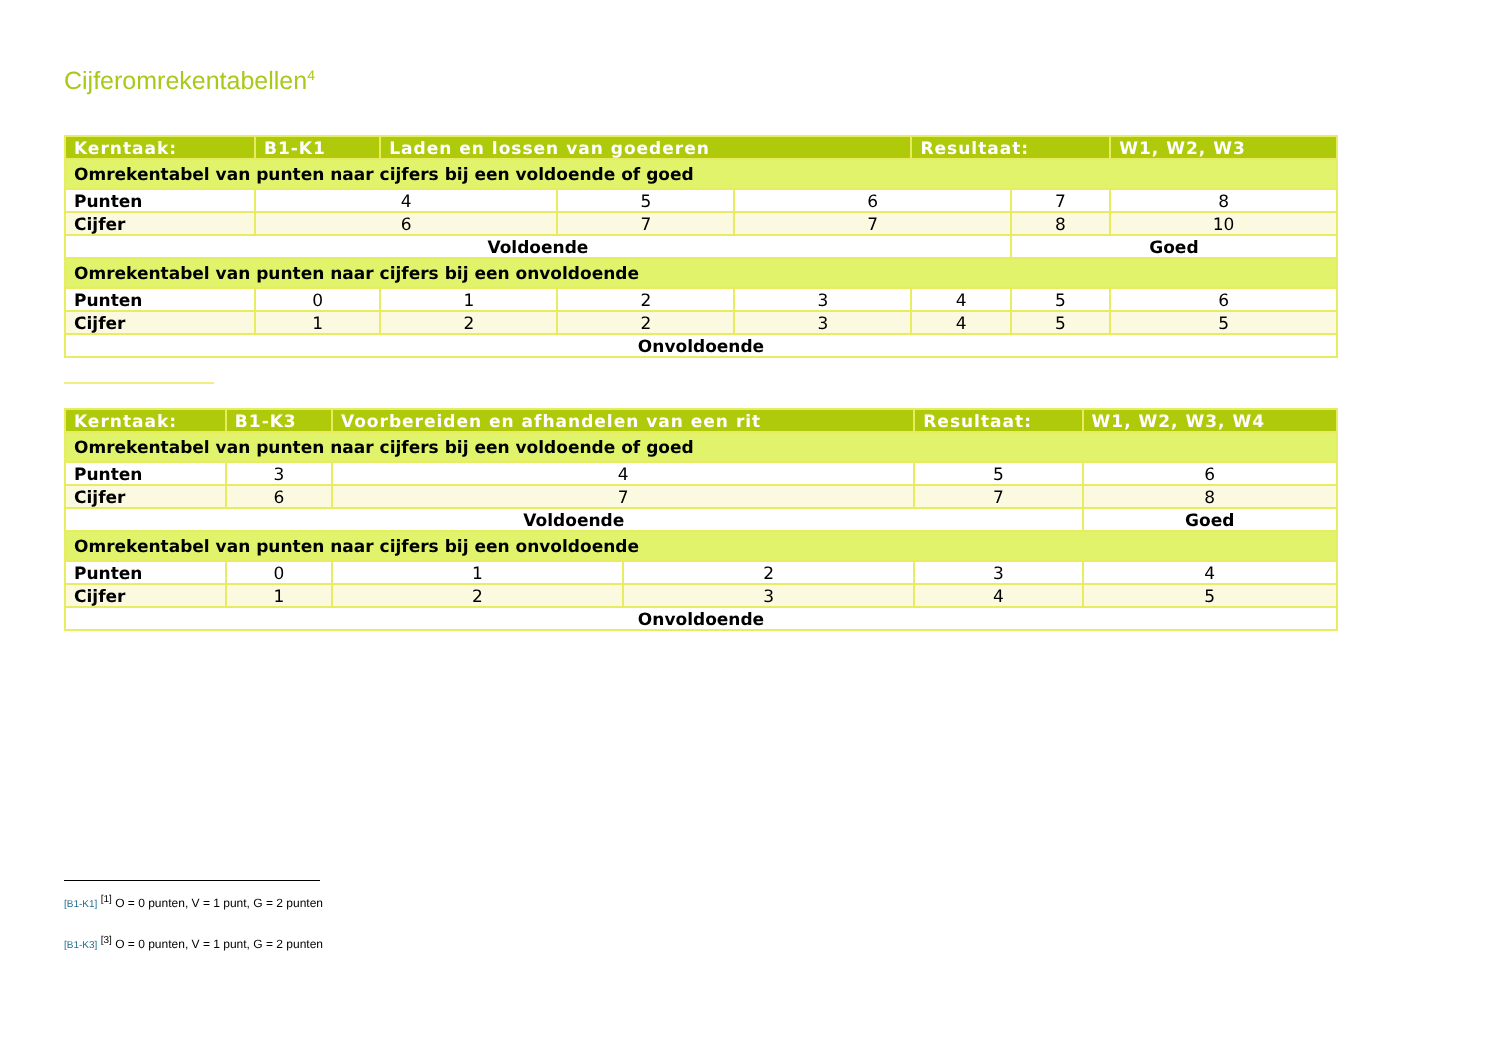Cijferomrekentabellen<sup>4</sup>
| Kerntaak: | B1-K1 | Laden en lossen van goederen | | | Resultaat: | | W1, W2, W3 |
| Omrekentabel van punten naar cijfers bij een voldoende of goed | | | | | | | |
| Punten | 4 | | 5 | 6 | | 7 | 8 |
| Cijfer | 6 | | 7 | 7 | | 8 | 10 |
| Voldoende | | | | | | Goed | |
| Omrekentabel van punten naar cijfers bij een onvoldoende | | | | | | | |
| Punten | 0 | 1 | 2 | 3 | 4 | 5 | 6 |
| Cijfer | 1 | 2 | 2 | 3 | 4 | 5 | 5 |
| Onvoldoende | | | | | | | |
| Kerntaak: | B1-K3 | Voorbereiden en afhandelen van een rit | | | Resultaat: | W1, W2, W3, W4 |
| Omrekentabel van punten naar cijfers bij een voldoende of goed | | | | | | |
| Punten | 3 | 4 | | 5 | | 6 |
| Cijfer | 6 | 7 | | 7 | | 8 |
| Voldoende | | | | | | Goed |
| Omrekentabel van punten naar cijfers bij een onvoldoende | | | | | | |
| Punten | 0 | 1 | 2 | 3 | | 4 |
| Cijfer | 1 | 2 | 3 | 4 | | 5 |
| Onvoldoende | | | | | | |
[B1-K1] <sup>[1]</sup> O = 0 punten, V = 1 punt, G = 2 punten
[B1-K3] <sup>[3]</sup> O = 0 punten, V = 1 punt, G = 2 punten